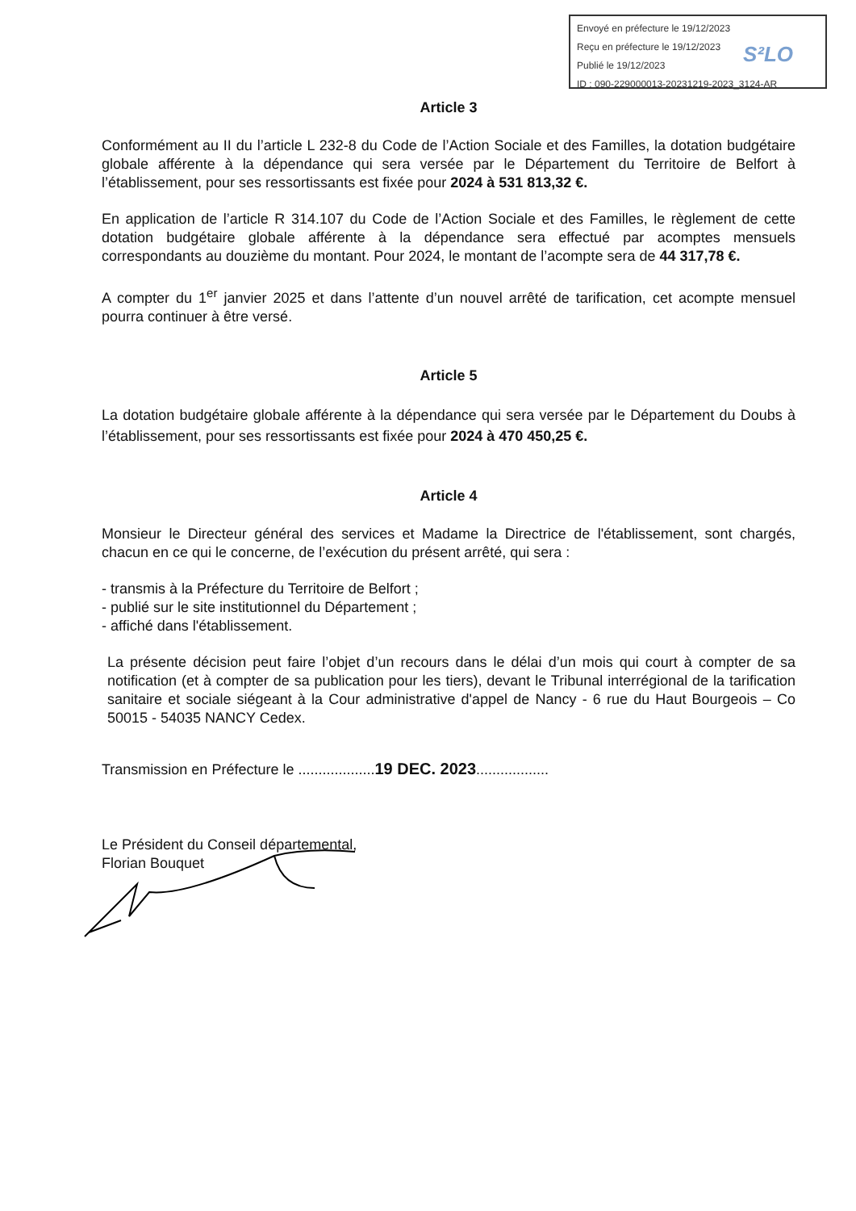Envoyé en préfecture le 19/12/2023
Reçu en préfecture le 19/12/2023
Publié le 19/12/2023
ID : 090-229000013-20231219-2023_3124-AR
S²LO
Article 3
Conformément au II du l’article L 232-8 du Code de l’Action Sociale et des Familles, la dotation budgétaire globale afférente à la dépendance qui sera versée par le Département du Territoire de Belfort à l’établissement, pour ses ressortissants est fixée pour 2024 à 531 813,32 €.
En application de l’article R 314.107 du Code de l’Action Sociale et des Familles, le règlement de cette dotation budgétaire globale afférente à la dépendance sera effectué par acomptes mensuels correspondants au douzième du montant. Pour 2024, le montant de l’acompte sera de 44 317,78 €.
A compter du 1<sup>er</sup> janvier 2025 et dans l’attente d’un nouvel arrêté de tarification, cet acompte mensuel pourra continuer à être versé.
Article 5
La dotation budgétaire globale afférente à la dépendance qui sera versée par le Département du Doubs à l’établissement, pour ses ressortissants est fixée pour 2024 à 470 450,25 €.
Article 4
Monsieur le Directeur général des services et Madame la Directrice de l'établissement, sont chargés, chacun en ce qui le concerne, de l’exécution du présent arrêté, qui sera :
- transmis à la Préfecture du Territoire de Belfort ;
- publié sur le site institutionnel du Département ;
- affiché dans l'établissement.
La présente décision peut faire l’objet d’un recours dans le délai d’un mois qui court à compter de sa notification (et à compter de sa publication pour les tiers), devant le Tribunal interrégional de la tarification sanitaire et sociale siégeant à la Cour administrative d'appel de Nancy - 6 rue du Haut Bourgeois – Co 50015 - 54035 NANCY Cedex.
Transmission en Préfecture le ...................19 DEC. 2023..................
Le Président du Conseil départemental,
Florian Bouquet